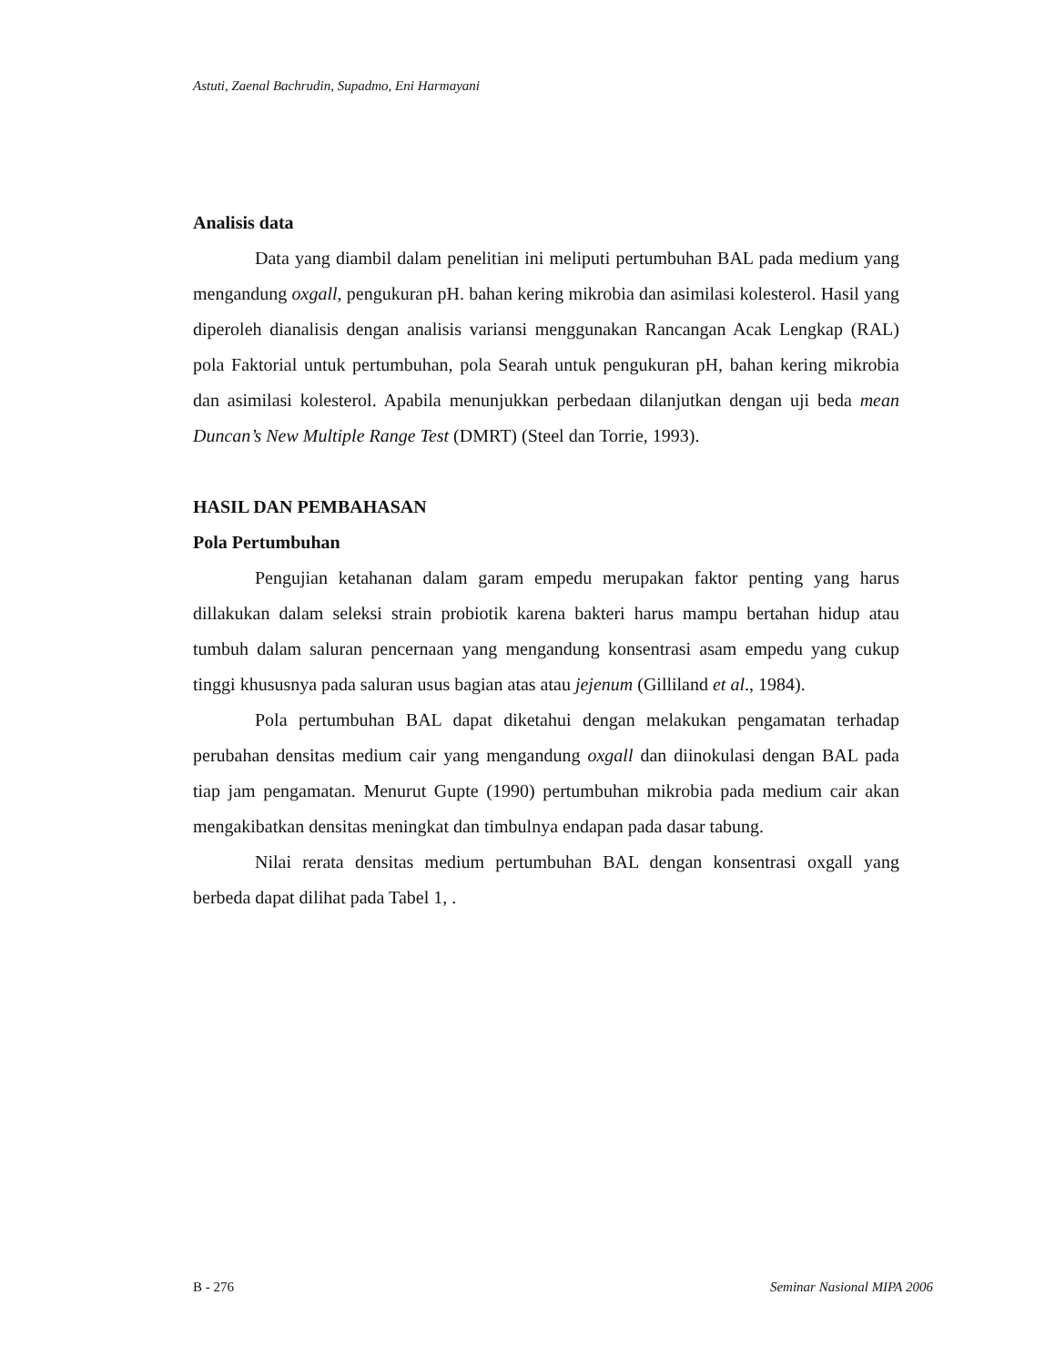Astuti, Zaenal Bachrudin, Supadmo, Eni Harmayani
Analisis data
Data yang diambil dalam penelitian ini meliputi pertumbuhan BAL pada medium yang mengandung oxgall, pengukuran pH. bahan kering mikrobia dan asimilasi kolesterol. Hasil yang diperoleh dianalisis dengan analisis variansi menggunakan Rancangan Acak Lengkap (RAL) pola Faktorial untuk pertumbuhan, pola Searah untuk pengukuran pH, bahan kering mikrobia dan asimilasi kolesterol. Apabila menunjukkan perbedaan dilanjutkan dengan uji beda mean Duncan’s New Multiple Range Test (DMRT) (Steel dan Torrie, 1993).
HASIL DAN PEMBAHASAN
Pola Pertumbuhan
Pengujian ketahanan dalam garam empedu merupakan faktor penting yang harus dillakukan dalam seleksi strain probiotik karena bakteri harus mampu bertahan hidup atau tumbuh dalam saluran pencernaan yang mengandung konsentrasi asam empedu yang cukup tinggi khususnya pada saluran usus bagian atas atau jejenum (Gilliland et al., 1984).
Pola pertumbuhan BAL dapat diketahui dengan melakukan pengamatan terhadap perubahan densitas medium cair yang mengandung oxgall dan diinokulasi dengan BAL pada tiap jam pengamatan. Menurut Gupte (1990) pertumbuhan mikrobia pada medium cair akan mengakibatkan densitas meningkat dan timbulnya endapan pada dasar tabung.
Nilai rerata densitas medium pertumbuhan BAL dengan konsentrasi oxgall yang berbeda dapat dilihat pada Tabel 1, .
B - 276 Seminar Nasional MIPA 2006